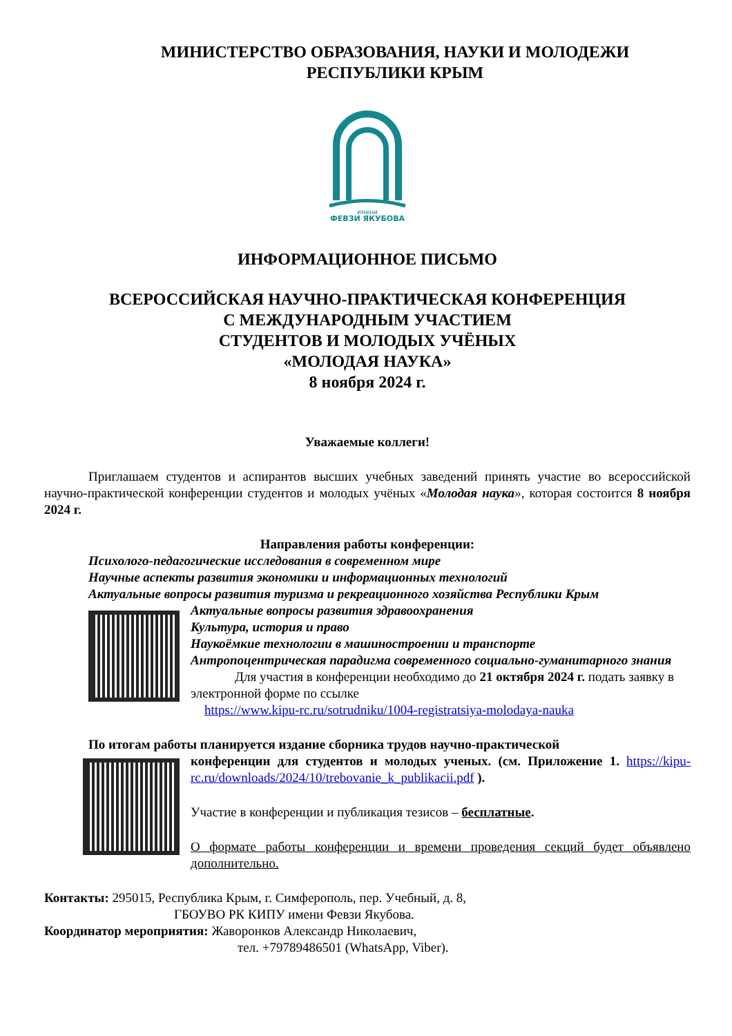МИНИСТЕРСТВО ОБРАЗОВАНИЯ, НАУКИ И МОЛОДЕЖИ
РЕСПУБЛИКИ КРЫМ
имени
ФЕВЗИ ЯКУБОВА
ИНФОРМАЦИОННОЕ ПИСЬМО
ВСЕРОССИЙСКАЯ НАУЧНО-ПРАКТИЧЕСКАЯ КОНФЕРЕНЦИЯ
С МЕЖДУНАРОДНЫМ УЧАСТИЕМ
СТУДЕНТОВ И МОЛОДЫХ УЧЁНЫХ
«МОЛОДАЯ НАУКА»
8 ноября 2024 г.
Уважаемые коллеги!
Приглашаем студентов и аспирантов высших учебных заведений принять участие во всероссийской научно-практической конференции студентов и молодых учёных «Молодая наука», которая состоится 8 ноября 2024 г.
Направления работы конференции:
Психолого-педагогические исследования в современном мире
Научные аспекты развития экономики и информационных технологий
Актуальные вопросы развития туризма и рекреационного хозяйства Республики Крым
Актуальные вопросы развития здравоохранения
Культура, история и право
Наукоёмкие технологии в машиностроении и транспорте
Антропоцентрическая парадигма современного социально-гуманитарного знания
Для участия в конференции необходимо до 21 октября 2024 г. подать заявку в электронной форме по ссылке
https://www.kipu-rc.ru/sotrudniku/1004-registratsiya-molodaya-nauka
По итогам работы планируется издание сборника трудов научно-практической
конференции для студентов и молодых ученых. (см. Приложение 1. https://kipu-rc.ru/downloads/2024/10/trebovanie_k_publikacii.pdf ).
Участие в конференции и публикация тезисов – бесплатные.
О формате работы конференции и времени проведения секций будет объявлено дополнительно.
Контакты: 295015, Республика Крым, г. Симферополь, пер. Учебный, д. 8,
ГБОУВО РК КИПУ имени Февзи Якубова.
Координатор мероприятия: Жаворонков Александр Николаевич,
тел. +79789486501 (WhatsApp, Viber).